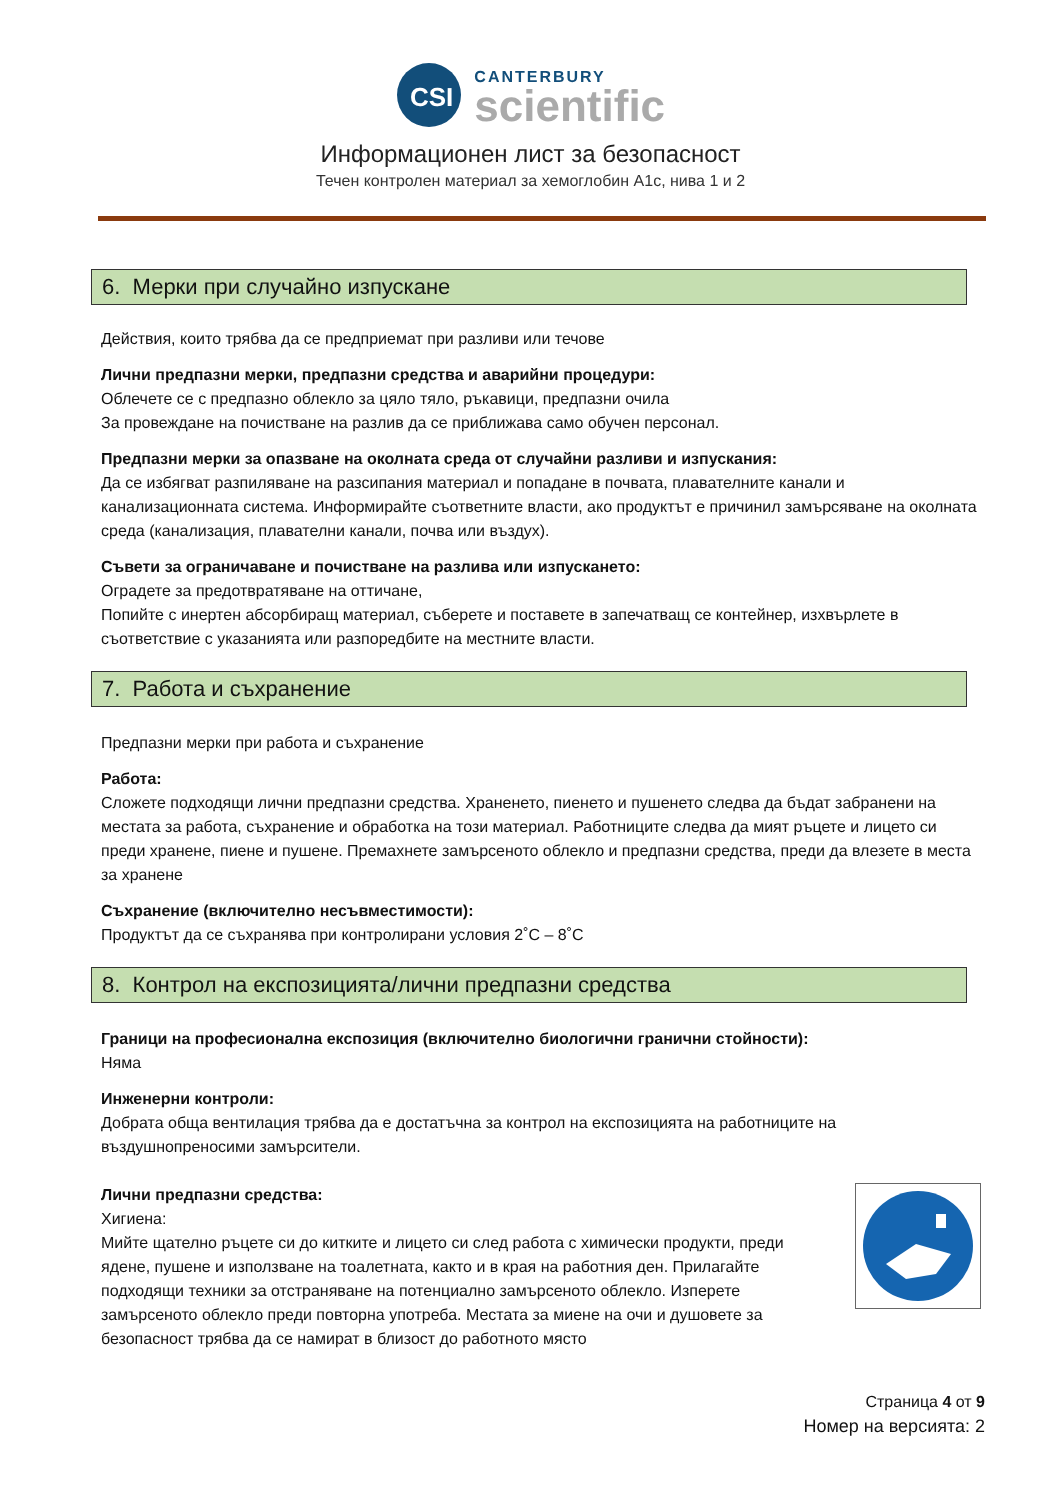CSI
CANTERBURY
scientific
Информационен лист за безопасност
Течен контролен материал за хемоглобин А1с, нива 1 и 2
6. Мерки при случайно изпускане
Действия, които трябва да се предприемат при разливи или течове
Лични предпазни мерки, предпазни средства и аварийни процедури:
Облечете се с предпазно облекло за цяло тяло, ръкавици, предпазни очила
За провеждане на почистване на разлив да се приближава само обучен персонал.
Предпазни мерки за опазване на околната среда от случайни разливи и изпускания:
Да се избягват разпиляване на разсипания материал и попадане в почвата, плавателните канали и канализационната система. Информирайте съответните власти, ако продуктът е причинил замърсяване на околната среда (канализация, плавателни канали, почва или въздух).
Съвети за ограничаване и почистване на разлива или изпускането:
Оградете за предотвратяване на оттичане,
Попийте с инертен абсорбиращ материал, съберете и поставете в запечатващ се контейнер, изхвърлете в съответствие с указанията или разпоредбите на местните власти.
7. Работа и съхранение
Предпазни мерки при работа и съхранение
Работа:
Сложете подходящи лични предпазни средства. Храненето, пиенето и пушенето следва да бъдат забранени на местата за работа, съхранение и обработка на този материал. Работниците следва да мият ръцете и лицето си преди хранене, пиене и пушене. Премахнете замърсеното облекло и предпазни средства, преди да влезете в места за хранене
Съхранение (включително несъвместимости):
Продуктът да се съхранява при контролирани условия 2˚C – 8˚C
8. Контрол на експозицията/лични предпазни средства
Граници на професионална експозиция (включително биологични гранични стойности):
Няма
Инженерни контроли:
Добрата обща вентилация трябва да е достатъчна за контрол на експозицията на работниците на въздушнопреносими замърсители.
Лични предпазни средства:
Хигиена:
Мийте щателно ръцете си до китките и лицето си след работа с химически продукти, преди ядене, пушене и използване на тоалетната, както и в края на работния ден. Прилагайте подходящи техники за отстраняване на потенциално замърсеното облекло. Изперете замърсеното облекло преди повторна употреба. Местата за миене на очи и душовете за безопасност трябва да се намират в близост до работното място
Страница 4 от 9
Номер на версията: 2